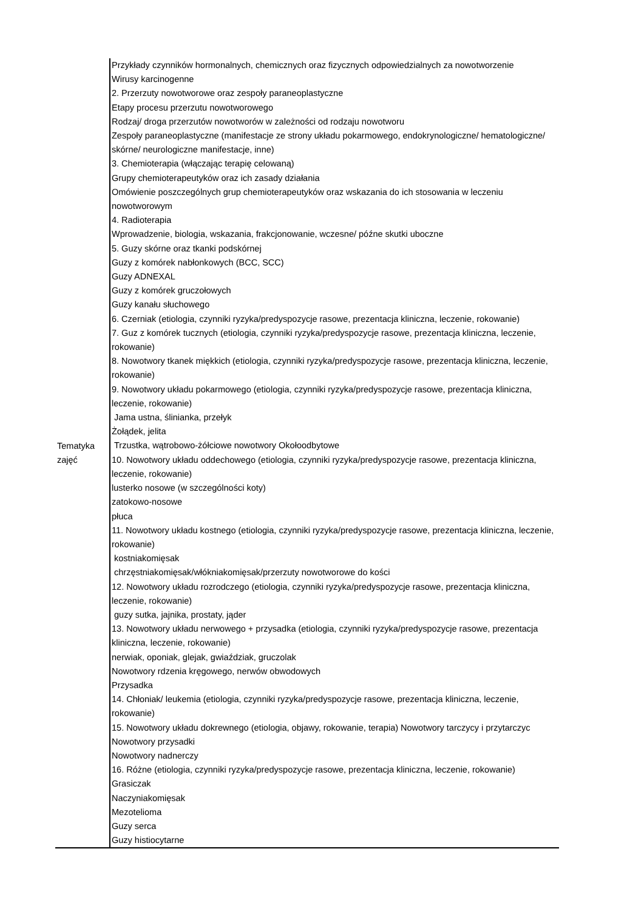| Tematyka zajęć | Przykłady czynników hormonalnych, chemicznych oraz fizycznych odpowiedzialnych za nowotworzenie Wirusy karcinogenne 2. Przerzuty nowotworowe oraz zespoły paraneoplastyczne Etapy procesu przerzutu nowotworowego Rodzaj/ droga przerzutów nowotworów w zależności od rodzaju nowotworu Zespoły paraneoplastyczne (manifestacje ze strony układu pokarmowego, endokrynologiczne/ hematologiczne/ skórne/ neurologiczne manifestacje, inne) 3. Chemioterapia (włączając terapię celowaną) Grupy chemioterapeutyków oraz ich zasady działania Omówienie poszczególnych grup chemioterapeutyków oraz wskazania do ich stosowania w leczeniu nowotworowym 4. Radioterapia Wprowadzenie, biologia, wskazania, frakcjonowanie, wczesne/ późne skutki uboczne 5. Guzy skórne oraz tkanki podskórnej Guzy z komórek nabłonkowych (BCC, SCC) Guzy ADNEXAL Guzy z komórek gruczołowych Guzy kanału słuchowego 6. Czerniak (etiologia, czynniki ryzyka/predyspozycje rasowe, prezentacja kliniczna, leczenie, rokowanie) 7. Guz z komórek tucznych (etiologia, czynniki ryzyka/predyspozycje rasowe, prezentacja kliniczna, leczenie, rokowanie) 8. Nowotwory tkanek miękkich (etiologia, czynniki ryzyka/predyspozycje rasowe, prezentacja kliniczna, leczenie, rokowanie) 9. Nowotwory układu pokarmowego (etiologia, czynniki ryzyka/predyspozycje rasowe, prezentacja kliniczna, leczenie, rokowanie) Jama ustna, ślinianka, przełyk Żołądek, jelita Trzustka, wątrobowo-żółciowe nowotwory Okołoodbytowe 10. Nowotwory układu oddechowego (etiologia, czynniki ryzyka/predyspozycje rasowe, prezentacja kliniczna, leczenie, rokowanie) lusterko nosowe (w szczególności koty) zatokowo-nosowe płuca 11. Nowotwory układu kostnego (etiologia, czynniki ryzyka/predyspozycje rasowe, prezentacja kliniczna, leczenie, rokowanie) kostniakomięsak chrzęstniakomięsak/włókniakomięsak/przerzuty nowotworowe do kości 12. Nowotwory układu rozrodczego (etiologia, czynniki ryzyka/predyspozycje rasowe, prezentacja kliniczna, leczenie, rokowanie) guzy sutka, jajnika, prostaty, jąder 13. Nowotwory układu nerwowego + przysadka (etiologia, czynniki ryzyka/predyspozycje rasowe, prezentacja kliniczna, leczenie, rokowanie) nerwiak, oponiak, glejak, gwiaździak, gruczolak Nowotwory rdzenia kręgowego, nerwów obwodowych Przysadka 14. Chłoniak/ leukemia (etiologia, czynniki ryzyka/predyspozycje rasowe, prezentacja kliniczna, leczenie, rokowanie) 15. Nowotwory układu dokrewnego (etiologia, objawy, rokowanie, terapia) Nowotwory tarczycy i przytarczyc Nowotwory przysadki Nowotwory nadnerczy 16. Różne (etiologia, czynniki ryzyka/predyspozycje rasowe, prezentacja kliniczna, leczenie, rokowanie) Grasiczak Naczyniakomięsak Mezotelioma Guzy serca Guzy histiocytarne |